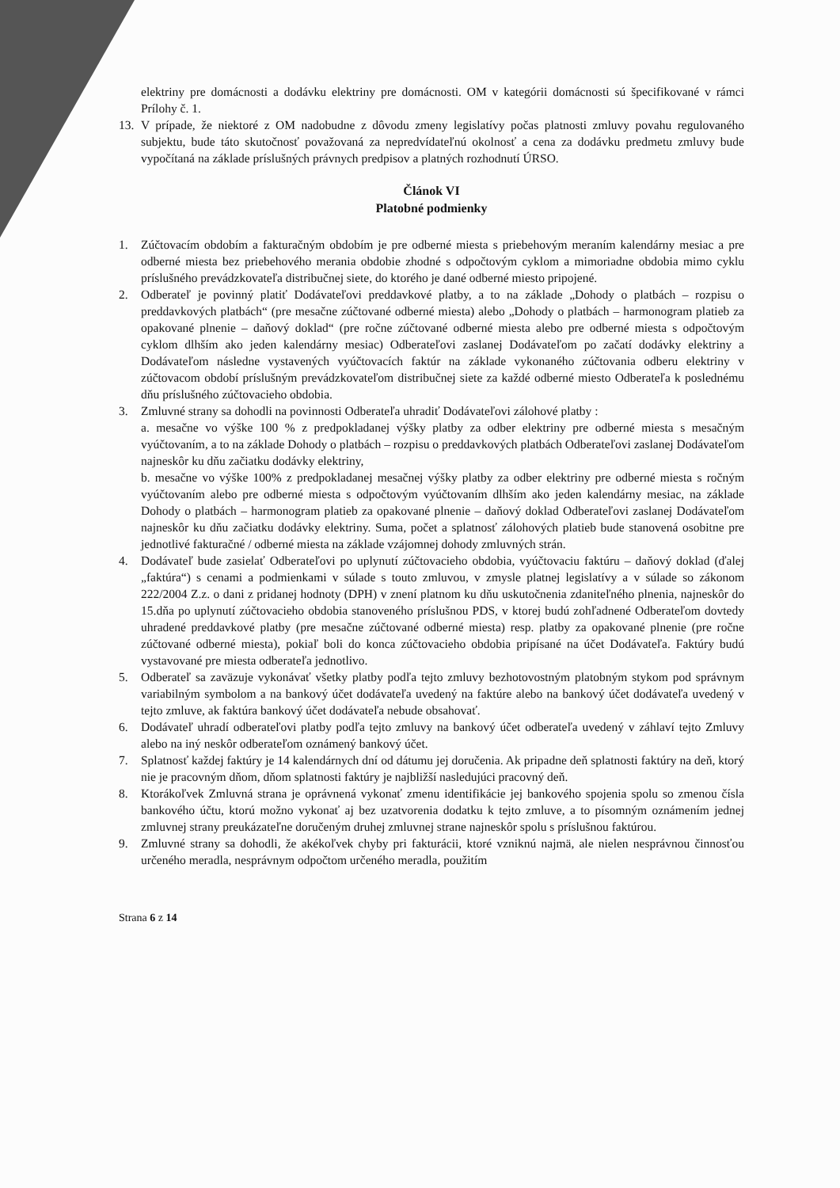elektriny pre domácnosti a dodávku elektriny pre domácnosti. OM v kategórii domácnosti sú špecifikované v rámci Prílohy č. 1.
13. V prípade, že niektoré z OM nadobudne z dôvodu zmeny legislatívy počas platnosti zmluvy povahu regulovaného subjektu, bude táto skutočnosť považovaná za nepredvídateľnú okolnosť a cena za dodávku predmetu zmluvy bude vypočítaná na základe príslušných právnych predpisov a platných rozhodnutí ÚRSO.
Článok VI
Platobné podmienky
1. Zúčtovacím obdobím a fakturačným obdobím je pre odberné miesta s priebehovým meraním kalendárny mesiac a pre odberné miesta bez priebehového merania obdobie zhodné s odpočtovým cyklom a mimoriadne obdobia mimo cyklu príslušného prevádzkovateľa distribučnej siete, do ktorého je dané odberné miesto pripojené.
2. Odberateľ je povinný platiť Dodávateľovi preddavkové platby, a to na základe „Dohody o platbách – rozpisu o preddavkových platbách“ (pre mesačne zúčtované odberné miesta) alebo „Dohody o platbách – harmonogram platieb za opakované plnenie – daňový doklad“ (pre ročne zúčtované odberné miesta alebo pre odberné miesta s odpočtovým cyklom dlhším ako jeden kalendárny mesiac) Odberateľovi zaslanej Dodávateľom po začatí dodávky elektriny a Dodávateľom následne vystavených vyúčtovacích faktúr na základe vykonaného zúčtovania odberu elektriny v zúčtovacom období príslušným prevádzkovateľom distribučnej siete za každé odberné miesto Odberateľa k poslednému dňu príslušného zúčtovacieho obdobia.
3. Zmluvné strany sa dohodli na povinnosti Odberateľa uhradiť Dodávateľovi zálohové platby :
a. mesačne vo výške 100 % z predpokladanej výšky platby za odber elektriny pre odberné miesta s mesačným vyúčtovaním, a to na základe Dohody o platbách – rozpisu o preddavkových platbách Odberateľovi zaslanej Dodávateľom najneskôr ku dňu začiatku dodávky elektriny,
b. mesačne vo výške 100% z predpokladanej mesačnej výšky platby za odber elektriny pre odberné miesta s ročným vyúčtovaním alebo pre odberné miesta s odpočtovým vyúčtovaním dlhším ako jeden kalendárny mesiac, na základe Dohody o platbách – harmonogram platieb za opakované plnenie – daňový doklad Odberateľovi zaslanej Dodávateľom najneskôr ku dňu začiatku dodávky elektriny. Suma, počet a splatnosť zálohových platieb bude stanovená osobitne pre jednotlivé fakturačné / odberné miesta na základe vzájomnej dohody zmluvných strán.
4. Dodávateľ bude zasielať Odberateľovi po uplynutí zúčtovacieho obdobia, vyúčtovaciu faktúru – daňový doklad (ďalej „faktúra“) s cenami a podmienkami v súlade s touto zmluvou, v zmysle platnej legislatívy a v súlade so zákonom 222/2004 Z.z. o dani z pridanej hodnoty (DPH) v znení platnom ku dňu uskutočnenia zdaniteľného plnenia, najneskôr do 15.dňa po uplynutí zúčtovacieho obdobia stanoveného príslušnou PDS, v ktorej budú zohľadnené Odberateľom dovtedy uhradené preddavkové platby (pre mesačne zúčtované odberné miesta) resp. platby za opakované plnenie (pre ročne zúčtované odberné miesta), pokiaľ boli do konca zúčtovacieho obdobia pripísané na účet Dodávateľa. Faktúry budú vystavované pre miesta odberateľa jednotlivo.
5. Odberateľ sa zaväzuje vykonávať všetky platby podľa tejto zmluvy bezhotovostným platobným stykom pod správnym variabilným symbolom a na bankový účet dodávateľa uvedený na faktúre alebo na bankový účet dodávateľa uvedený v tejto zmluve, ak faktúra bankový účet dodávateľa nebude obsahovať.
6. Dodávateľ uhradí odberateľovi platby podľa tejto zmluvy na bankový účet odberateľa uvedený v záhlaví tejto Zmluvy alebo na iný neskôr odberateľom oznámený bankový účet.
7. Splatnosť každej faktúry je 14 kalendárnych dní od dátumu jej doručenia. Ak pripadne deň splatnosti faktúry na deň, ktorý nie je pracovným dňom, dňom splatnosti faktúry je najbližší nasledujúci pracovný deň.
8. Ktorákoľvek Zmluvná strana je oprávnená vykonať zmenu identifikácie jej bankového spojenia spolu so zmenou čísla bankového účtu, ktorú možno vykonať aj bez uzatvorenia dodatku k tejto zmluve, a to písomným oznámením jednej zmluvnej strany preukázateľne doručeným druhej zmluvnej strane najneskôr spolu s príslušnou faktúrou.
9. Zmluvné strany sa dohodli, že akékoľvek chyby pri fakturácii, ktoré vzniknú najmä, ale nielen nesprávnou činnosťou určeného meradla, nesprávnym odpočtom určeného meradla, použitím
Strana 6 z 14